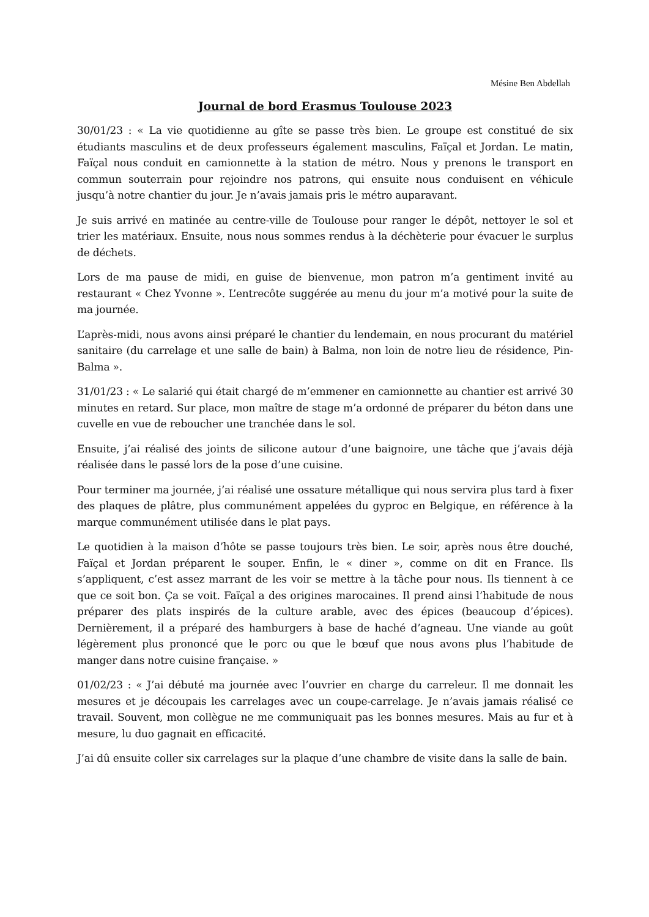Mésine Ben Abdellah
Journal de bord Erasmus Toulouse 2023
30/01/23 : « La vie quotidienne au gîte se passe très bien. Le groupe est constitué de six étudiants masculins et de deux professeurs également masculins, Faïçal et Jordan. Le matin, Faïçal nous conduit en camionnette à la station de métro. Nous y prenons le transport en commun souterrain pour rejoindre nos patrons, qui ensuite nous conduisent en véhicule jusqu’à notre chantier du jour. Je n’avais jamais pris le métro auparavant.
Je suis arrivé en matinée au centre-ville de Toulouse pour ranger le dépôt, nettoyer le sol et trier les matériaux. Ensuite, nous nous sommes rendus à la déchèterie pour évacuer le surplus de déchets.
Lors de ma pause de midi, en guise de bienvenue, mon patron m’a gentiment invité au restaurant « Chez Yvonne ». L’entrecôte suggérée au menu du jour m’a motivé pour la suite de ma journée.
L’après-midi, nous avons ainsi préparé le chantier du lendemain, en nous procurant du matériel sanitaire (du carrelage et une salle de bain) à Balma, non loin de notre lieu de résidence, Pin-Balma ».
31/01/23 : « Le salarié qui était chargé de m’emmener en camionnette au chantier est arrivé 30 minutes en retard. Sur place, mon maître de stage m’a ordonné de préparer du béton dans une cuvelle en vue de reboucher une tranchée dans le sol.
Ensuite, j’ai réalisé des joints de silicone autour d’une baignoire, une tâche que j’avais déjà réalisée dans le passé lors de la pose d’une cuisine.
Pour terminer ma journée, j’ai réalisé une ossature métallique qui nous servira plus tard à fixer des plaques de plâtre, plus communément appelées du gyproc en Belgique, en référence à la marque communément utilisée dans le plat pays.
Le quotidien à la maison d’hôte se passe toujours très bien. Le soir, après nous être douché, Faïçal et Jordan préparent le souper. Enfin, le « diner », comme on dit en France. Ils s’appliquent, c’est assez marrant de les voir se mettre à la tâche pour nous. Ils tiennent à ce que ce soit bon. Ça se voit. Faïçal a des origines marocaines. Il prend ainsi l’habitude de nous préparer des plats inspirés de la culture arable, avec des épices (beaucoup d’épices). Dernièrement, il a préparé des hamburgers à base de haché d’agneau. Une viande au goût légèrement plus prononcé que le porc ou que le bœuf que nous avons plus l’habitude de manger dans notre cuisine française. »
01/02/23 : « J’ai débuté ma journée avec l’ouvrier en charge du carreleur. Il me donnait les mesures et je découpais les carrelages avec un coupe-carrelage. Je n’avais jamais réalisé ce travail. Souvent, mon collègue ne me communiquait pas les bonnes mesures. Mais au fur et à mesure, lu duo gagnait en efficacité.
J’ai dû ensuite coller six carrelages sur la plaque d’une chambre de visite dans la salle de bain.